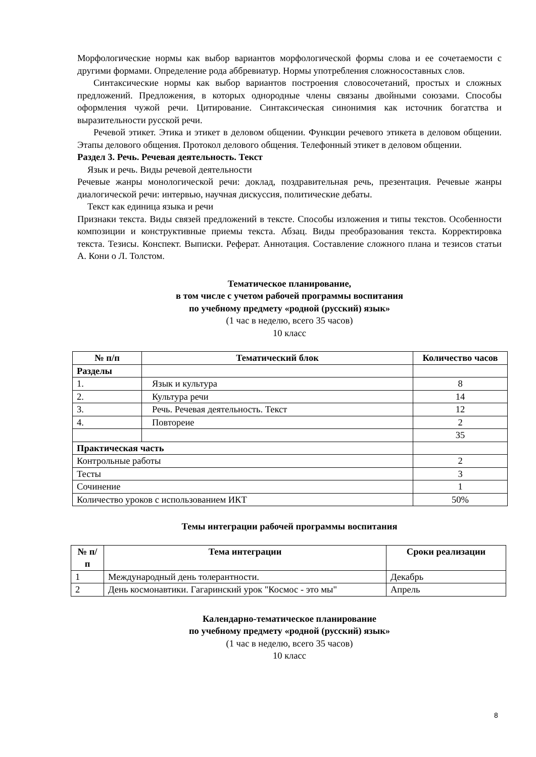Морфологические нормы как выбор вариантов морфологической формы слова и ее сочетаемости с другими формами. Определение рода аббревиатур. Нормы употребления сложносоставных слов.
Синтаксические нормы как выбор вариантов построения словосочетаний, простых и сложных предложений. Предложения, в которых однородные члены связаны двойными союзами. Способы оформления чужой речи. Цитирование. Синтаксическая синонимия как источник богатства и выразительности русской речи.
Речевой этикет. Этика и этикет в деловом общении. Функции речевого этикета в деловом общении. Этапы делового общения. Протокол делового общения. Телефонный этикет в деловом общении.
Раздел 3. Речь. Речевая деятельность. Текст
Язык и речь. Виды речевой деятельности
Речевые жанры монологической речи: доклад, поздравительная речь, презентация. Речевые жанры диалогической речи: интервью, научная дискуссия, политические дебаты.
Текст как единица языка и речи
Признаки текста. Виды связей предложений в тексте. Способы изложения и типы текстов. Особенности композиции и конструктивные приемы текста. Абзац. Виды преобразования текста. Корректировка текста. Тезисы. Конспект. Выписки. Реферат. Аннотация. Составление сложного плана и тезисов статьи А. Кони о Л. Толстом.
Тематическое планирование,
в том числе с учетом рабочей программы воспитания
по учебному предмету «родной (русский) язык»
(1 час в неделю, всего 35 часов)
10 класс
| № п/п | Тематический блок | Количество часов |
| --- | --- | --- |
| Разделы | | |
| 1. | Язык и культура | 8 |
| 2. | Культура речи | 14 |
| 3. | Речь. Речевая деятельность. Текст | 12 |
| 4. | Повтореие | 2 |
| | | 35 |
| Практическая часть | | |
| Контрольные работы | | 2 |
| Тесты | | 3 |
| Сочинение | | 1 |
| Количество уроков с использованием ИКТ | | 50% |
Темы интеграции рабочей программы воспитания
| № п/п | Тема интеграции | Сроки реализации |
| --- | --- | --- |
| 1 | Международный день толерантности. | Декабрь |
| 2 | День космонавтики. Гагаринский урок "Космос - это мы" | Апрель |
Календарно-тематическое планирование
по учебному предмету «родной (русский) язык»
(1 час в неделю, всего 35 часов)
10 класс
8